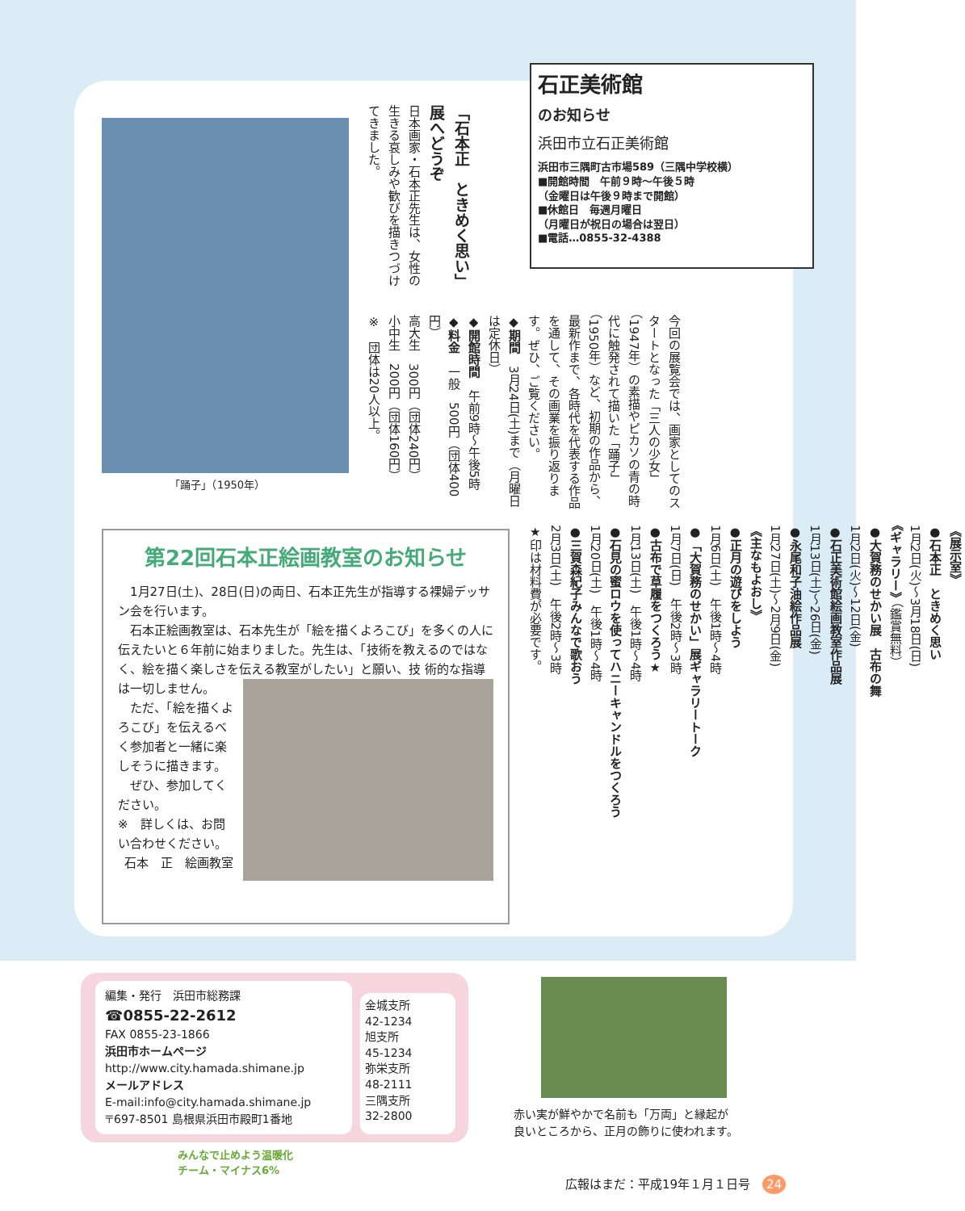石正美術館
のお知らせ
浜田市立石正美術館
浜田市三隅町古市場589（三隅中学校横）
■開館時間　午前９時〜午後５時
（金曜日は午後９時まで開館）
■休館日　毎週月曜日
（月曜日が祝日の場合は翌日）
■電話…0855-32-4388
「踊子」（1950年）
「石本正　ときめく思い」展へどうぞ
日本画家・石本正先生は、女性の生きる哀しみや歓びを描きつづけてきました。
今回の展覧会では、画家としてのスタートとなった「三人の少女」（1947年）の素描やピカソの青の時代に触発されて描いた「踊子」（1950年）など、初期の作品から、最新作まで、各時代を代表する作品を通して、その画業を振り返ります。ぜひ、ご覧ください。
◆期間　3月24日(土)まで（月曜日は定休日）
◆開館時間　午前9時〜午後5時
◆料金　一般　500円（団体400円）
高大生　300円（団体240円）
小中生　200円（団体160円）
※　団体は20人以上。
《展示室》
●石本正　ときめく思い
1月2日(火)〜3月18日(日)
《ギャラリー》（鑑賞無料）
●大賀務のせかい展　古布の舞
1月2日(火)〜12日(金)
●石正美術館絵画教室作品展
1月13日(土)〜26日(金)
●永尾和子油絵作品展
1月27日(土)〜2月9日(金)
《主なもよおし》
●正月の遊びをしよう
1月6日(土)　午後1時〜4時
●「大賀務のせかい」展ギャラリートーク
1月7日(日)　午後2時〜3時
●古布で草履をつくろう★
1月13日(土)　午後1時〜4時
●石見の蜜ロウを使ってハニーキャンドルをつくろう
1月20日(土)　午後1時〜4時
●三賀森紀子みんなで歌おう
2月3日(土)　午後2時〜3時
★印は材料費が必要です。
第22回石本正絵画教室のお知らせ
　1月27日(土)、28日(日)の両日、石本正先生が指導する裸婦デッサン会を行います。
　石本正絵画教室は、石本先生が「絵を描くよろこび」を多くの人に伝えたいと６年前に始まりました。先生は、「技術を教えるのではなく、絵を描く楽しさを伝える教室がしたい」と願い、技
術的な指導は一切しません。
　ただ、「絵を描くよろこび」を伝えるべく参加者と一緒に楽しそうに描きます。
　ぜひ、参加してください。
※　詳しくは、お問い合わせください。
石本　正　絵画教室
編集・発行　浜田市総務課
☎0855-22-2612
FAX 0855-23-1866
浜田市ホームページ
http://www.city.hamada.shimane.jp
メールアドレス
E-mail:info@city.hamada.shimane.jp
〒697-8501 島根県浜田市殿町1番地
金城支所
42-1234
旭支所
45-1234
弥栄支所
48-2111
三隅支所
32-2800
赤い実が鮮やかで名前も「万両」と縁起が
良いところから、正月の飾りに使われます。
みんなで止めよう温暖化
チーム・マイナス6%
広報はまだ：平成19年１月１日号　24